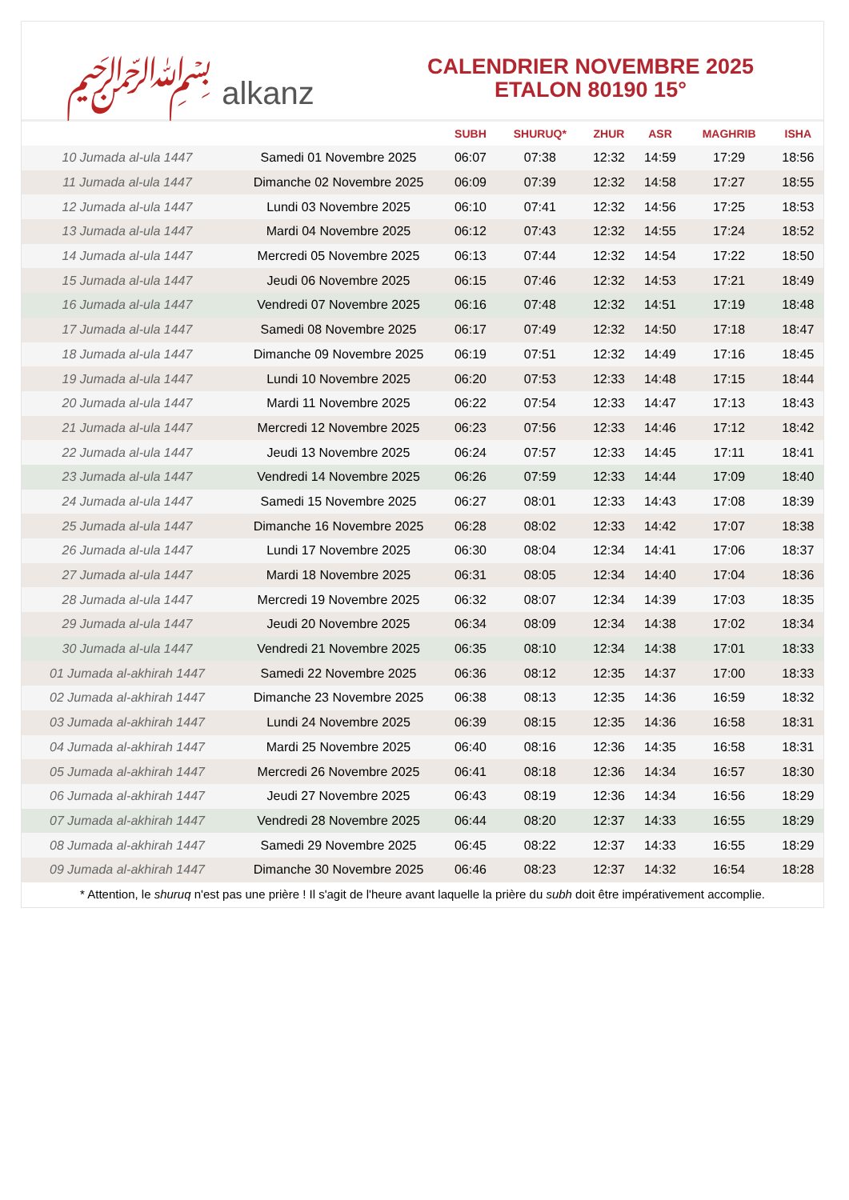﷽ alkanz
CALENDRIER NOVEMBRE 2025
ETALON 80190 15°
| | | SUBH | SHURUQ* | ZHUR | ASR | MAGHRIB | ISHA |
| --- | --- | --- | --- | --- | --- | --- | --- |
| 10 Jumada al-ula 1447 | Samedi 01 Novembre 2025 | 06:07 | 07:38 | 12:32 | 14:59 | 17:29 | 18:56 |
| 11 Jumada al-ula 1447 | Dimanche 02 Novembre 2025 | 06:09 | 07:39 | 12:32 | 14:58 | 17:27 | 18:55 |
| 12 Jumada al-ula 1447 | Lundi 03 Novembre 2025 | 06:10 | 07:41 | 12:32 | 14:56 | 17:25 | 18:53 |
| 13 Jumada al-ula 1447 | Mardi 04 Novembre 2025 | 06:12 | 07:43 | 12:32 | 14:55 | 17:24 | 18:52 |
| 14 Jumada al-ula 1447 | Mercredi 05 Novembre 2025 | 06:13 | 07:44 | 12:32 | 14:54 | 17:22 | 18:50 |
| 15 Jumada al-ula 1447 | Jeudi 06 Novembre 2025 | 06:15 | 07:46 | 12:32 | 14:53 | 17:21 | 18:49 |
| 16 Jumada al-ula 1447 | Vendredi 07 Novembre 2025 | 06:16 | 07:48 | 12:32 | 14:51 | 17:19 | 18:48 |
| 17 Jumada al-ula 1447 | Samedi 08 Novembre 2025 | 06:17 | 07:49 | 12:32 | 14:50 | 17:18 | 18:47 |
| 18 Jumada al-ula 1447 | Dimanche 09 Novembre 2025 | 06:19 | 07:51 | 12:32 | 14:49 | 17:16 | 18:45 |
| 19 Jumada al-ula 1447 | Lundi 10 Novembre 2025 | 06:20 | 07:53 | 12:33 | 14:48 | 17:15 | 18:44 |
| 20 Jumada al-ula 1447 | Mardi 11 Novembre 2025 | 06:22 | 07:54 | 12:33 | 14:47 | 17:13 | 18:43 |
| 21 Jumada al-ula 1447 | Mercredi 12 Novembre 2025 | 06:23 | 07:56 | 12:33 | 14:46 | 17:12 | 18:42 |
| 22 Jumada al-ula 1447 | Jeudi 13 Novembre 2025 | 06:24 | 07:57 | 12:33 | 14:45 | 17:11 | 18:41 |
| 23 Jumada al-ula 1447 | Vendredi 14 Novembre 2025 | 06:26 | 07:59 | 12:33 | 14:44 | 17:09 | 18:40 |
| 24 Jumada al-ula 1447 | Samedi 15 Novembre 2025 | 06:27 | 08:01 | 12:33 | 14:43 | 17:08 | 18:39 |
| 25 Jumada al-ula 1447 | Dimanche 16 Novembre 2025 | 06:28 | 08:02 | 12:33 | 14:42 | 17:07 | 18:38 |
| 26 Jumada al-ula 1447 | Lundi 17 Novembre 2025 | 06:30 | 08:04 | 12:34 | 14:41 | 17:06 | 18:37 |
| 27 Jumada al-ula 1447 | Mardi 18 Novembre 2025 | 06:31 | 08:05 | 12:34 | 14:40 | 17:04 | 18:36 |
| 28 Jumada al-ula 1447 | Mercredi 19 Novembre 2025 | 06:32 | 08:07 | 12:34 | 14:39 | 17:03 | 18:35 |
| 29 Jumada al-ula 1447 | Jeudi 20 Novembre 2025 | 06:34 | 08:09 | 12:34 | 14:38 | 17:02 | 18:34 |
| 30 Jumada al-ula 1447 | Vendredi 21 Novembre 2025 | 06:35 | 08:10 | 12:34 | 14:38 | 17:01 | 18:33 |
| 01 Jumada al-akhirah 1447 | Samedi 22 Novembre 2025 | 06:36 | 08:12 | 12:35 | 14:37 | 17:00 | 18:33 |
| 02 Jumada al-akhirah 1447 | Dimanche 23 Novembre 2025 | 06:38 | 08:13 | 12:35 | 14:36 | 16:59 | 18:32 |
| 03 Jumada al-akhirah 1447 | Lundi 24 Novembre 2025 | 06:39 | 08:15 | 12:35 | 14:36 | 16:58 | 18:31 |
| 04 Jumada al-akhirah 1447 | Mardi 25 Novembre 2025 | 06:40 | 08:16 | 12:36 | 14:35 | 16:58 | 18:31 |
| 05 Jumada al-akhirah 1447 | Mercredi 26 Novembre 2025 | 06:41 | 08:18 | 12:36 | 14:34 | 16:57 | 18:30 |
| 06 Jumada al-akhirah 1447 | Jeudi 27 Novembre 2025 | 06:43 | 08:19 | 12:36 | 14:34 | 16:56 | 18:29 |
| 07 Jumada al-akhirah 1447 | Vendredi 28 Novembre 2025 | 06:44 | 08:20 | 12:37 | 14:33 | 16:55 | 18:29 |
| 08 Jumada al-akhirah 1447 | Samedi 29 Novembre 2025 | 06:45 | 08:22 | 12:37 | 14:33 | 16:55 | 18:29 |
| 09 Jumada al-akhirah 1447 | Dimanche 30 Novembre 2025 | 06:46 | 08:23 | 12:37 | 14:32 | 16:54 | 18:28 |
* Attention, le shuruq n'est pas une prière ! Il s'agit de l'heure avant laquelle la prière du subh doit être impérativement accomplie.